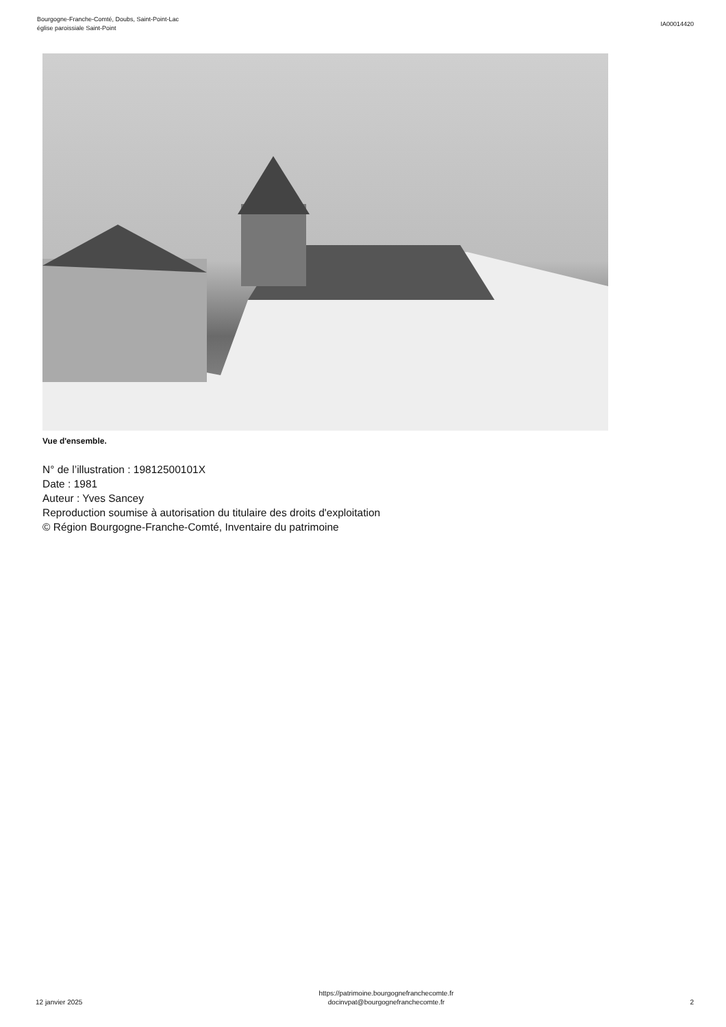Bourgogne-Franche-Comté, Doubs, Saint-Point-Lac
église paroissiale Saint-Point
IA00014420
Vue d'ensemble.
N° de l’illustration : 19812500101X
Date : 1981
Auteur : Yves Sancey
Reproduction soumise à autorisation du titulaire des droits d'exploitation
© Région Bourgogne-Franche-Comté, Inventaire du patrimoine
12 janvier 2025
https://patrimoine.bourgognefranchecomte.fr
docinvpat@bourgognefranchecomte.fr
2